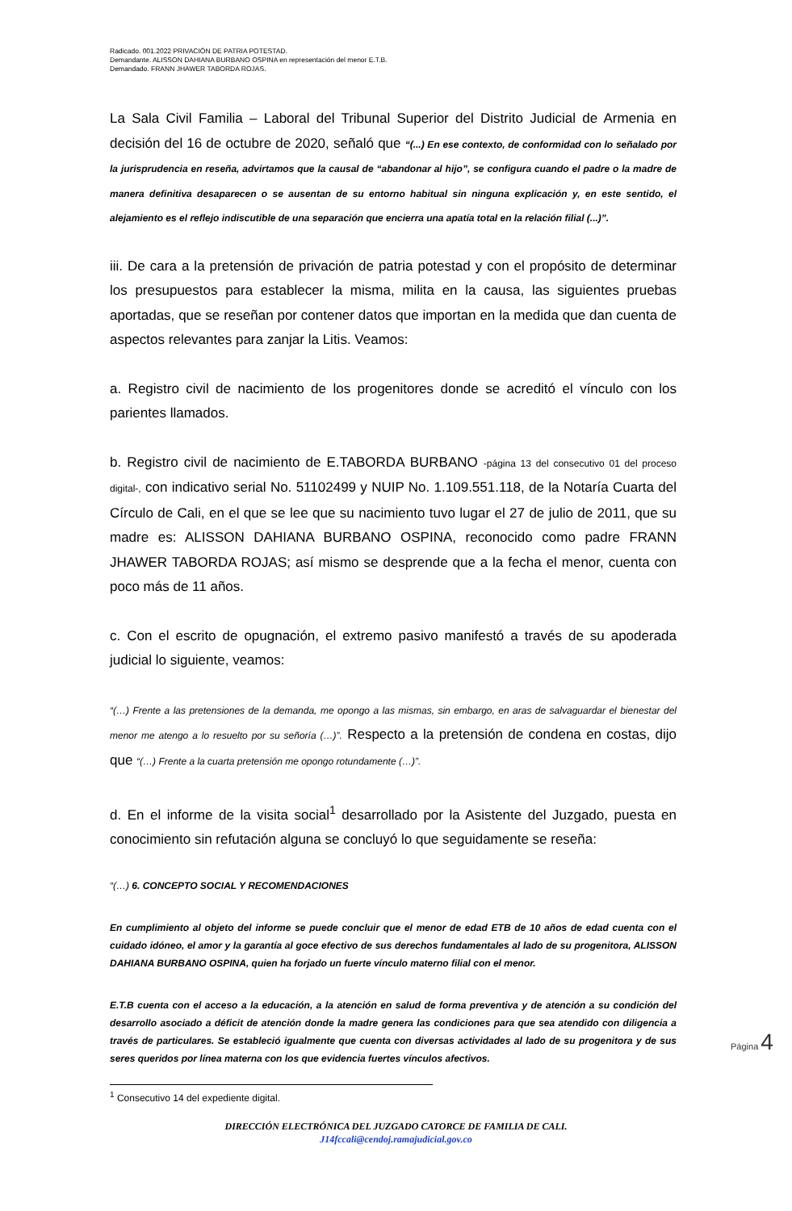Radicado. 001.2022 PRIVACIÓN DE PATRIA POTESTAD.
Demandante. ALISSON DAHIANA BURBANO OSPINA en representación del menor E.T.B.
Demandado. FRANN JHAWER TABORDA ROJAS.
La Sala Civil Familia – Laboral del Tribunal Superior del Distrito Judicial de Armenia en decisión del 16 de octubre de 2020, señaló que “(...) En ese contexto, de conformidad con lo señalado por la jurisprudencia en reseña, advirtamos que la causal de “abandonar al hijo”, se configura cuando el padre o la madre de manera definitiva desaparecen o se ausentan de su entorno habitual sin ninguna explicación y, en este sentido, el alejamiento es el reflejo indiscutible de una separación que encierra una apatía total en la relación filial (...)”.
iii. De cara a la pretensión de privación de patria potestad y con el propósito de determinar los presupuestos para establecer la misma, milita en la causa, las siguientes pruebas aportadas, que se reseñan por contener datos que importan en la medida que dan cuenta de aspectos relevantes para zanjar la Litis. Veamos:
a. Registro civil de nacimiento de los progenitores donde se acreditó el vínculo con los parientes llamados.
b. Registro civil de nacimiento de E.TABORDA BURBANO -página 13 del consecutivo 01 del proceso digital-, con indicativo serial No. 51102499 y NUIP No. 1.109.551.118, de la Notaría Cuarta del Círculo de Cali, en el que se lee que su nacimiento tuvo lugar el 27 de julio de 2011, que su madre es: ALISSON DAHIANA BURBANO OSPINA, reconocido como padre FRANN JHAWER TABORDA ROJAS; así mismo se desprende que a la fecha el menor, cuenta con poco más de 11 años.
c. Con el escrito de opugnación, el extremo pasivo manifestó a través de su apoderada judicial lo siguiente, veamos:
“(…) Frente a las pretensiones de la demanda, me opongo a las mismas, sin embargo, en aras de salvaguardar el bienestar del menor me atengo a lo resuelto por su señoría (…)”. Respecto a la pretensión de condena en costas, dijo que “(…) Frente a la cuarta pretensión me opongo rotundamente (…)”.
d. En el informe de la visita social<sup>1</sup> desarrollado por la Asistente del Juzgado, puesta en conocimiento sin refutación alguna se concluyó lo que seguidamente se reseña:
“(…) 6. CONCEPTO SOCIAL Y RECOMENDACIONES
En cumplimiento al objeto del informe se puede concluir que el menor de edad ETB de 10 años de edad cuenta con el cuidado idóneo, el amor y la garantía al goce efectivo de sus derechos fundamentales al lado de su progenitora, ALISSON DAHIANA BURBANO OSPINA, quien ha forjado un fuerte vínculo materno filial con el menor.
E.T.B cuenta con el acceso a la educación, a la atención en salud de forma preventiva y de atención a su condición del desarrollo asociado a déficit de atención donde la madre genera las condiciones para que sea atendido con diligencia a través de particulares. Se estableció igualmente que cuenta con diversas actividades al lado de su progenitora y de sus seres queridos por línea materna con los que evidencia fuertes vínculos afectivos.
Página 4
<sup>1</sup> Consecutivo 14 del expediente digital.
DIRECCIÓN ELECTRÓNICA DEL JUZGADO CATORCE DE FAMILIA DE CALI.
J14fccali@cendoj.ramajudicial.gov.co